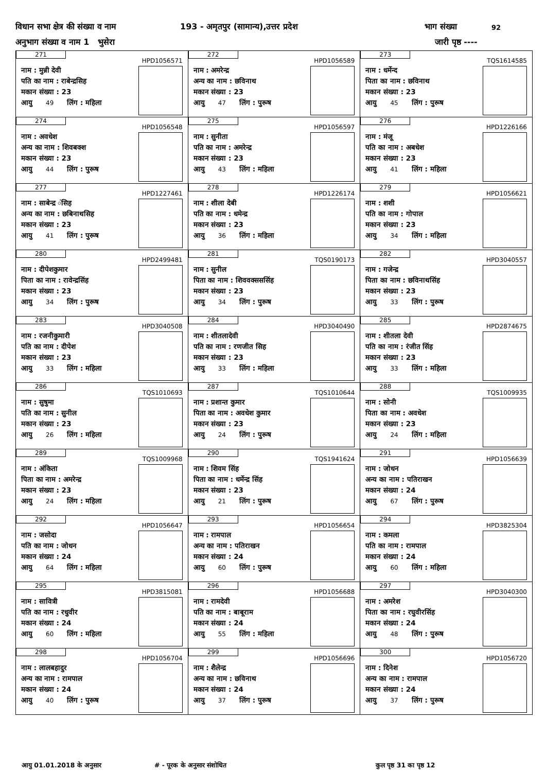विधान सभा क्षेत्र की संख्या व नाम 193 - अमृतपुर (सामान्य),उत्तर प्रदेश भाग संख्या 92
अनुभाग संख्या व नाम 1 भुसेरा जारी पृष्ठ ----
| 271 नाम : मुन्नी देवी पति का नाम : राबेन्द्रसिह मकान संख्या : 23 आयु 49 लिंग : महिला HPD1056571 | 272 नाम : अमरेन्द्र अन्य का नाम : छविनाथ मकान संख्या : 23 आयु 47 लिंग : पुरूष HPD1056589 | 273 नाम : धर्मेन्द पिता का नाम : छविनाथ मकान संख्या : 23 आयु 45 लिंग : पुरूष TQS1614585 |
| 274 नाम : अवधेश अन्य का नाम : शिवबक्श मकान संख्या : 23 आयु 44 लिंग : पुरूष HPD1056548 | 275 नाम : सुनीता पति का नाम : अमरेन्द्र मकान संख्या : 23 आयु 43 लिंग : महिला HPD1056597 | 276 नाम : मंजू पति का नाम : अबधेश मकान संख्या : 23 आयु 41 लिंग : महिला HPD1226166 |
| 277 नाम : साबेन्द्र ंसिह अन्य का नाम : छबिनाथसिह मकान संख्या : 23 आयु 41 लिंग : पुरूष HPD1227461 | 278 नाम : शीला देबी पति का नाम : धमेन्द्र मकान संख्या : 23 आयु 36 लिंग : महिला HPD1226174 | 279 नाम : शशी पति का नाम : गोपाल मकान संख्या : 23 आयु 34 लिंग : महिला HPD1056621 |
| 280 नाम : दीपेशकुमार पिता का नाम : रावेन्द्रसिंह मकान संख्या : 23 आयु 34 लिंग : पुरूष HPD2499481 | 281 नाम : सुनील पिता का नाम : शिववक्सससिंह मकान संख्या : 23 आयु 34 लिंग : पुरूष TQS0190173 | 282 नाम : गजेन्द्र पिता का नाम : छविनाथसिंह मकान संख्या : 23 आयु 33 लिंग : पुरूष HPD3040557 |
| 283 नाम : रजनीकुमारी पति का नाम : दीपेश मकान संख्या : 23 आयु 33 लिंग : महिला HPD3040508 | 284 नाम : शीतलादेवी पति का नाम : रणजीत सिह मकान संख्या : 23 आयु 33 लिंग : महिला HPD3040490 | 285 नाम : शीतला देवी पति का नाम : रंजीत सिंह मकान संख्या : 23 आयु 33 लिंग : महिला HPD2874675 |
| 286 नाम : सुषुमा पति का नाम : सुनील मकान संख्या : 23 आयु 26 लिंग : महिला TQS1010693 | 287 नाम : प्रशान्त कुमार पिता का नाम : अवधेश कुमार मकान संख्या : 23 आयु 24 लिंग : पुरूष TQS1010644 | 288 नाम : सोनी पिता का नाम : अवधेश मकान संख्या : 23 आयु 24 लिंग : महिला TQS1009935 |
| 289 नाम : अंकिता पिता का नाम : अमरेन्द्र मकान संख्या : 23 आयु 24 लिंग : महिला TQS1009968 | 290 नाम : शिवम सिंह पिता का नाम : धर्मेन्द्र सिंह मकान संख्या : 23 आयु 21 लिंग : पुरूष TQS1941624 | 291 नाम : जोधन अन्य का नाम : पतिराखन मकान संख्या : 24 आयु 67 लिंग : पुरूष HPD1056639 |
| 292 नाम : जसोदा पति का नाम : जोधन मकान संख्या : 24 आयु 64 लिंग : महिला HPD1056647 | 293 नाम : रामपाल अन्य का नाम : पतिराखन मकान संख्या : 24 आयु 60 लिंग : पुरूष HPD1056654 | 294 नाम : कमला पति का नाम : रामपाल मकान संख्या : 24 आयु 60 लिंग : महिला HPD3825304 |
| 295 नाम : सावित्री पति का नाम : रधुवीर मकान संख्या : 24 आयु 60 लिंग : महिला HPD3815081 | 296 नाम : रामदेवी पति का नाम : बाबूराम मकान संख्या : 24 आयु 55 लिंग : महिला HPD1056688 | 297 नाम : अमरेश पिता का नाम : रघुवीरसिंह मकान संख्या : 24 आयु 48 लिंग : पुरूष HPD3040300 |
| 298 नाम : लालबहादुर अन्य का नाम : रामपाल मकान संख्या : 24 आयु 40 लिंग : पुरूष HPD1056704 | 299 नाम : शैलेन्द्र अन्य का नाम : छविनाथ मकान संख्या : 24 आयु 37 लिंग : पुरूष HPD1056696 | 300 नाम : दिनेश अन्य का नाम : रामपाल मकान संख्या : 24 आयु 37 लिंग : पुरूष HPD1056720 |
आयु 01.01.2018 के अनुसार # - पूरक के अनुसार संशोधित कुल पृष्ठ 31 का पृष्ठ 12